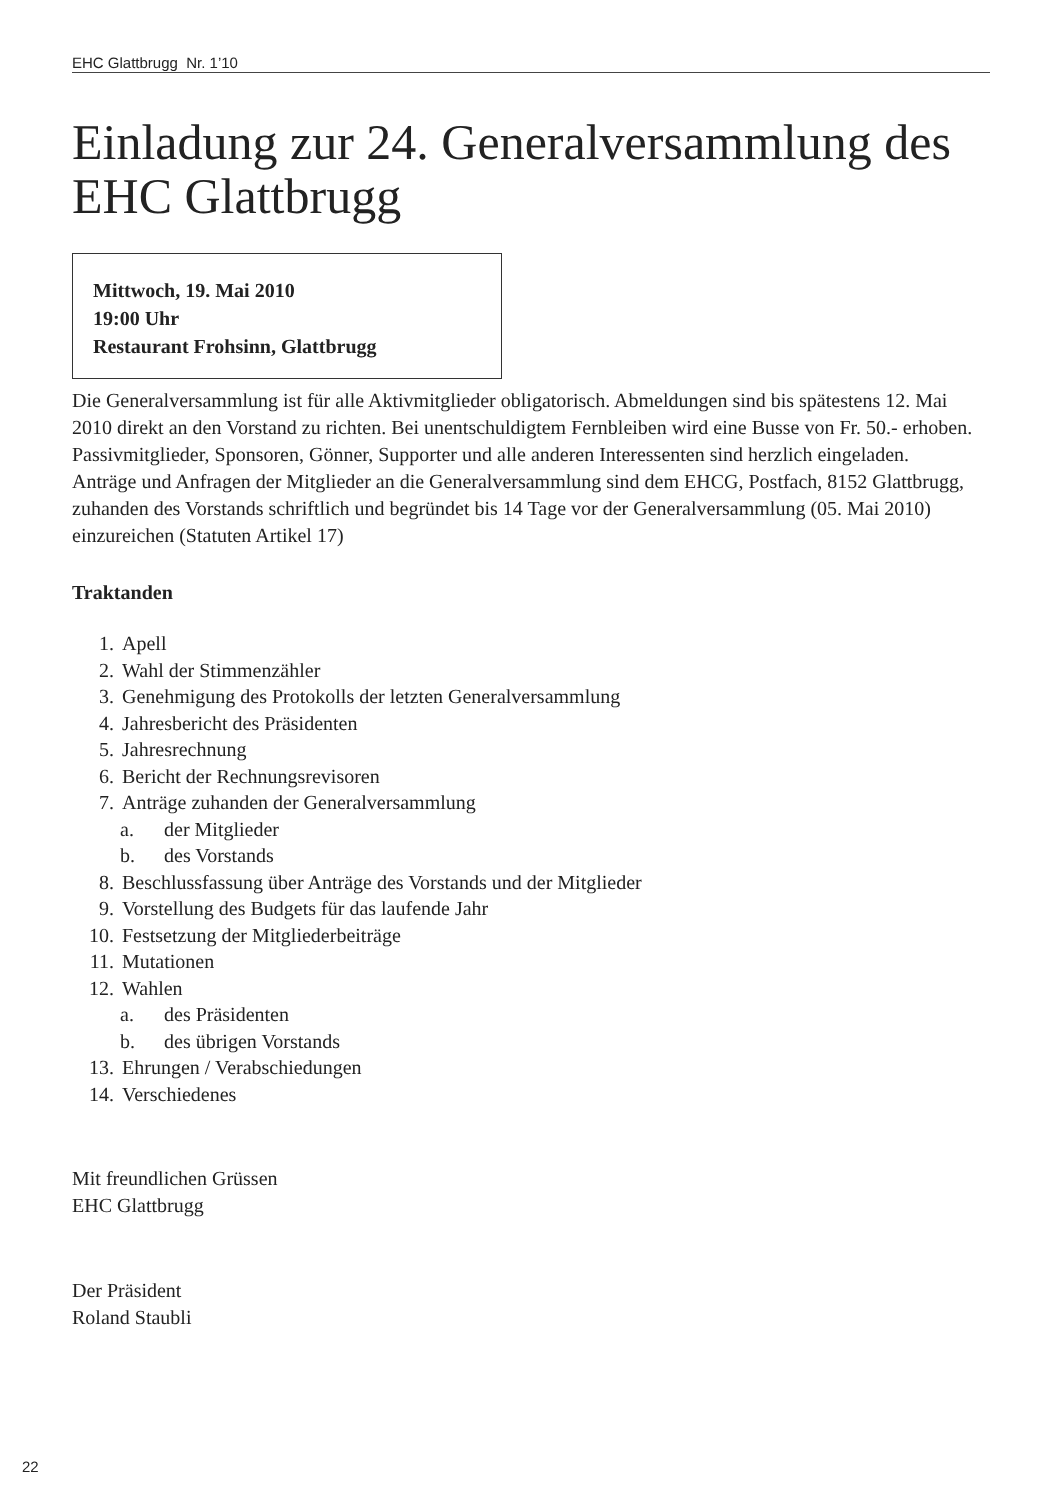EHC Glattbrugg Nr. 1’10
Einladung zur 24. Generalversammlung des EHC Glattbrugg
Mittwoch, 19. Mai 2010
19:00 Uhr
Restaurant Frohsinn, Glattbrugg
Die Generalversammlung ist für alle Aktivmitglieder obligatorisch. Abmeldungen sind bis spätestens 12. Mai 2010 direkt an den Vorstand zu richten. Bei unentschuldigtem Fernbleiben wird eine Busse von Fr. 50.- erhoben.
Passivmitglieder, Sponsoren, Gönner, Supporter und alle anderen Interessenten sind herzlich eingeladen.
Anträge und Anfragen der Mitglieder an die Generalversammlung sind dem EHCG, Postfach, 8152 Glattbrugg, zuhanden des Vorstands schriftlich und begründet bis 14 Tage vor der Generalversammlung (05. Mai 2010) einzureichen (Statuten Artikel 17)
Traktanden
1. Apell
2. Wahl der Stimmenzähler
3. Genehmigung des Protokolls der letzten Generalversammlung
4. Jahresbericht des Präsidenten
5. Jahresrechnung
6. Bericht der Rechnungsrevisoren
7. Anträge zuhanden der Generalversammlung
a. der Mitglieder
b. des Vorstands
8. Beschlussfassung über Anträge des Vorstands und der Mitglieder
9. Vorstellung des Budgets für das laufende Jahr
10. Festsetzung der Mitgliederbeiträge
11. Mutationen
12. Wahlen
a. des Präsidenten
b. des übrigen Vorstands
13. Ehrungen / Verabschiedungen
14. Verschiedenes
Mit freundlichen Grüssen
EHC Glattbrugg
Der Präsident
Roland Staubli
22